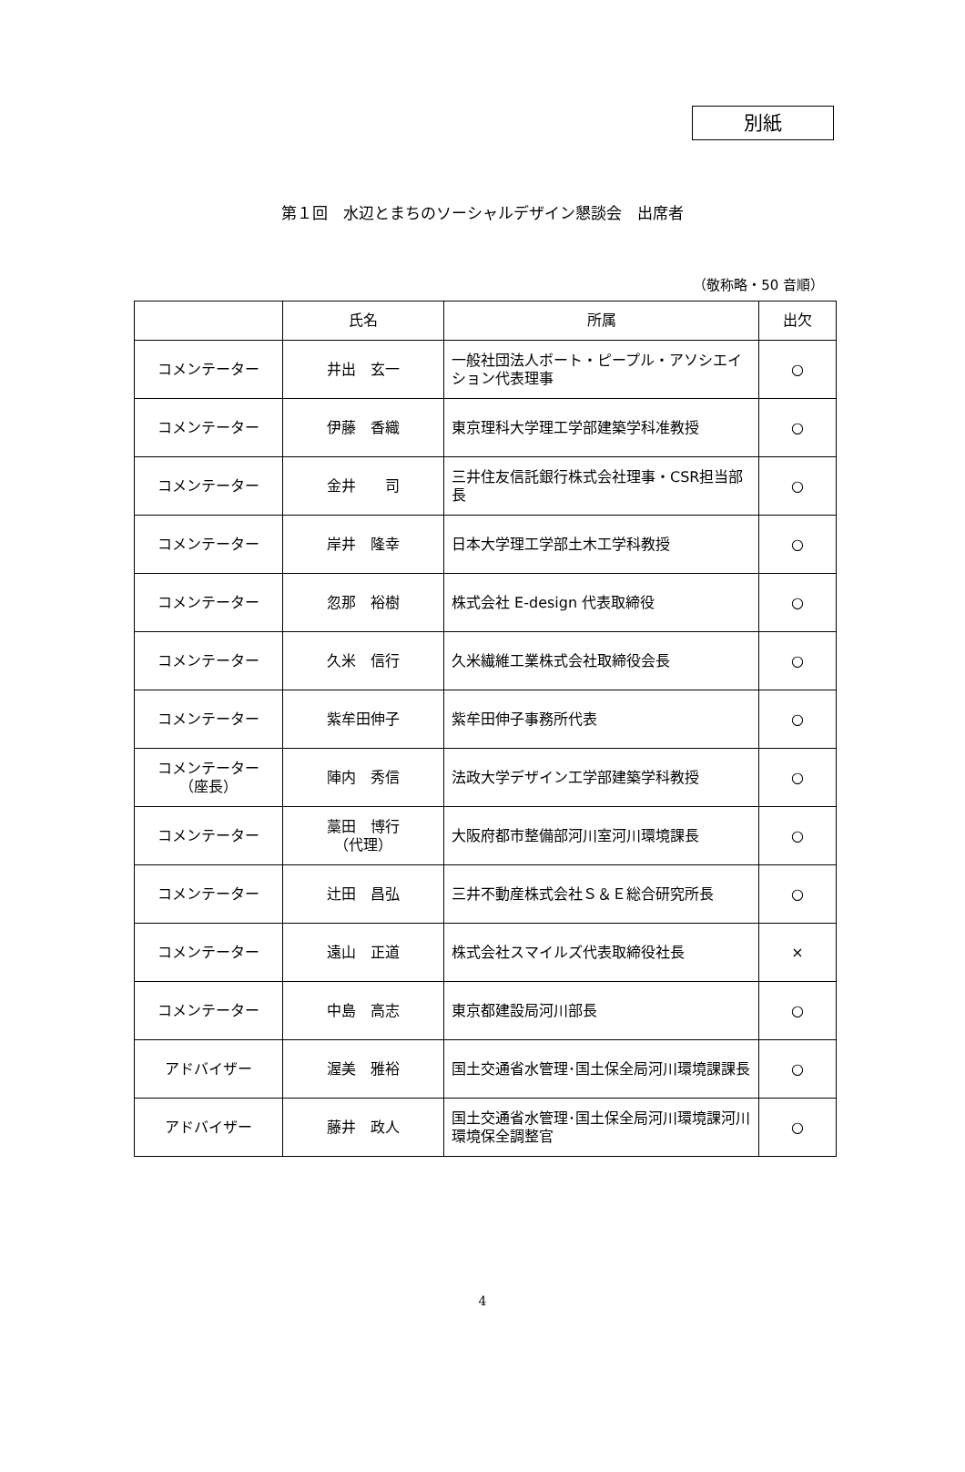別紙
第１回　水辺とまちのソーシャルデザイン懇談会　出席者
（敬称略・50 音順）
| | 氏名 | 所属 | 出欠 |
| --- | --- | --- | --- |
| コメンテーター | 井出 玄一 | 一般社団法人ボート・ピープル・アソシエイション代表理事 | ○ |
| コメンテーター | 伊藤 香織 | 東京理科大学理工学部建築学科准教授 | ○ |
| コメンテーター | 金井 司 | 三井住友信託銀行株式会社理事・CSR担当部長 | ○ |
| コメンテーター | 岸井 隆幸 | 日本大学理工学部土木工学科教授 | ○ |
| コメンテーター | 忽那 裕樹 | 株式会社 E-design 代表取締役 | ○ |
| コメンテーター | 久米 信行 | 久米繊維工業株式会社取締役会長 | ○ |
| コメンテーター | 紫牟田伸子 | 紫牟田伸子事務所代表 | ○ |
| コメンテーター （座長） | 陣内 秀信 | 法政大学デザイン工学部建築学科教授 | ○ |
| コメンテーター | 藁田 博行 （代理） | 大阪府都市整備部河川室河川環境課長 | ○ |
| コメンテーター | 辻田 昌弘 | 三井不動産株式会社Ｓ＆Ｅ総合研究所長 | ○ |
| コメンテーター | 遠山 正道 | 株式会社スマイルズ代表取締役社長 | × |
| コメンテーター | 中島 高志 | 東京都建設局河川部長 | ○ |
| アドバイザー | 渥美 雅裕 | 国土交通省水管理･国土保全局河川環境課課長 | ○ |
| アドバイザー | 藤井 政人 | 国土交通省水管理･国土保全局河川環境課河川環境保全調整官 | ○ |
4